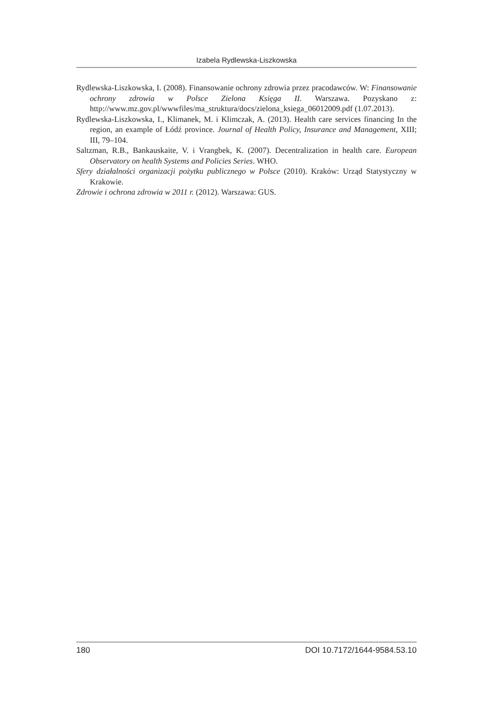Izabela Rydlewska-Liszkowska
Rydlewska-Liszkowska, I. (2008). Finansowanie ochrony zdrowia przez pracodawców. W: Finansowanie ochrony zdrowia w Polsce Zielona Księga II. Warszawa. Pozyskano z: http://www.mz.gov.pl/wwwfiles/ma_struktura/docs/zielona_ksiega_06012009.pdf (1.07.2013).
Rydlewska-Liszkowska, I., Klimanek, M. i Klimczak, A. (2013). Health care services financing In the region, an example of Łódź province. Journal of Health Policy, Insurance and Management, XIII; III, 79–104.
Saltzman, R.B., Bankauskaite, V. i Vrangbek, K. (2007). Decentralization in health care. European Observatory on health Systems and Policies Series. WHO.
Sfery działalności organizacji pożytku publicznego w Polsce (2010). Kraków: Urząd Statystyczny w Krakowie.
Zdrowie i ochrona zdrowia w 2011 r. (2012). Warszawa: GUS.
180 DOI 10.7172/1644-9584.53.10